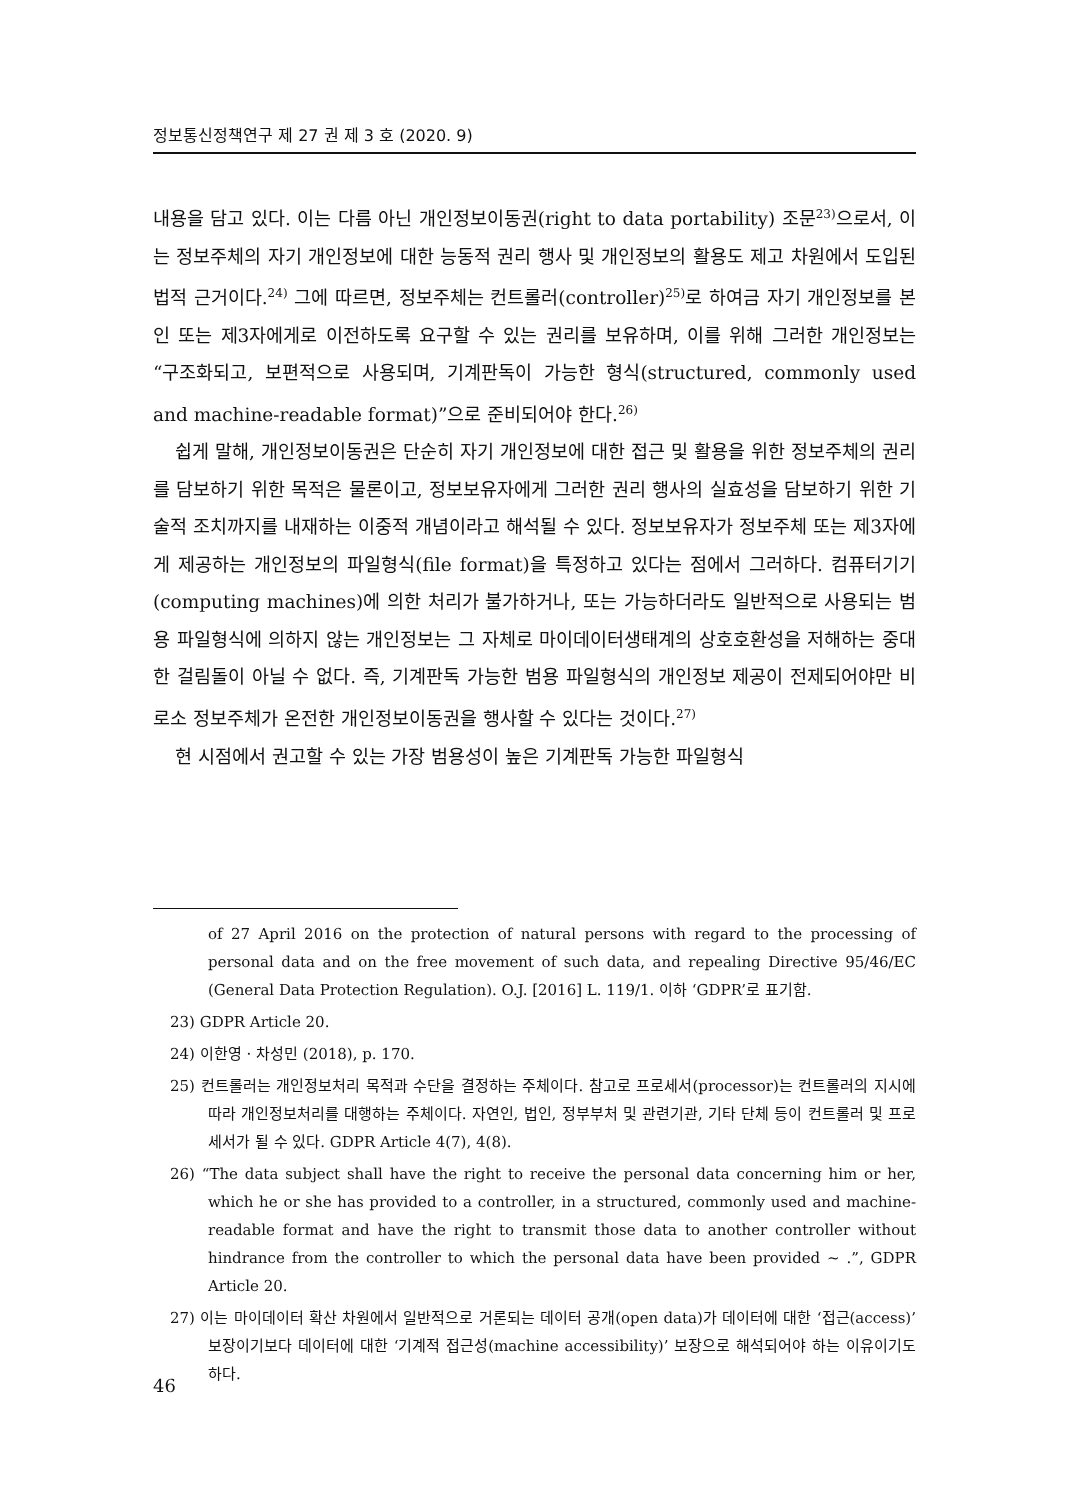정보통신정책연구 제 27 권 제 3 호 (2020. 9)
내용을 담고 있다. 이는 다름 아닌 개인정보이동권(right to data portability) 조문<sup>23)</sup>으로서, 이는 정보주체의 자기 개인정보에 대한 능동적 권리 행사 및 개인정보의 활용도 제고 차원에서 도입된 법적 근거이다.<sup>24)</sup> 그에 따르면, 정보주체는 컨트롤러(controller)<sup>25)</sup>로 하여금 자기 개인정보를 본인 또는 제3자에게로 이전하도록 요구할 수 있는 권리를 보유하며, 이를 위해 그러한 개인정보는 “구조화되고, 보편적으로 사용되며, 기계판독이 가능한 형식(structured, commonly used and machine-readable format)”으로 준비되어야 한다.<sup>26)</sup>
쉽게 말해, 개인정보이동권은 단순히 자기 개인정보에 대한 접근 및 활용을 위한 정보주체의 권리를 담보하기 위한 목적은 물론이고, 정보보유자에게 그러한 권리 행사의 실효성을 담보하기 위한 기술적 조치까지를 내재하는 이중적 개념이라고 해석될 수 있다. 정보보유자가 정보주체 또는 제3자에게 제공하는 개인정보의 파일형식(file format)을 특정하고 있다는 점에서 그러하다. 컴퓨터기기(computing machines)에 의한 처리가 불가하거나, 또는 가능하더라도 일반적으로 사용되는 범용 파일형식에 의하지 않는 개인정보는 그 자체로 마이데이터생태계의 상호호환성을 저해하는 중대한 걸림돌이 아닐 수 없다. 즉, 기계판독 가능한 범용 파일형식의 개인정보 제공이 전제되어야만 비로소 정보주체가 온전한 개인정보이동권을 행사할 수 있다는 것이다.<sup>27)</sup>
현 시점에서 권고할 수 있는 가장 범용성이 높은 기계판독 가능한 파일형식
of 27 April 2016 on the protection of natural persons with regard to the processing of personal data and on the free movement of such data, and repealing Directive 95/46/EC (General Data Protection Regulation). O.J. [2016] L. 119/1. 이하 ‘GDPR’로 표기함.
23) GDPR Article 20.
24) 이한영 · 차성민 (2018), p. 170.
25) 컨트롤러는 개인정보처리 목적과 수단을 결정하는 주체이다. 참고로 프로세서(processor)는 컨트롤러의 지시에 따라 개인정보처리를 대행하는 주체이다. 자연인, 법인, 정부부처 및 관련기관, 기타 단체 등이 컨트롤러 및 프로세서가 될 수 있다. GDPR Article 4(7), 4(8).
26) “The data subject shall have the right to receive the personal data concerning him or her, which he or she has provided to a controller, in a structured, commonly used and machine-readable format and have the right to transmit those data to another controller without hindrance from the controller to which the personal data have been provided ~ .”, GDPR Article 20.
27) 이는 마이데이터 확산 차원에서 일반적으로 거론되는 데이터 공개(open data)가 데이터에 대한 ‘접근(access)’ 보장이기보다 데이터에 대한 ‘기계적 접근성(machine accessibility)’ 보장으로 해석되어야 하는 이유이기도 하다.
46